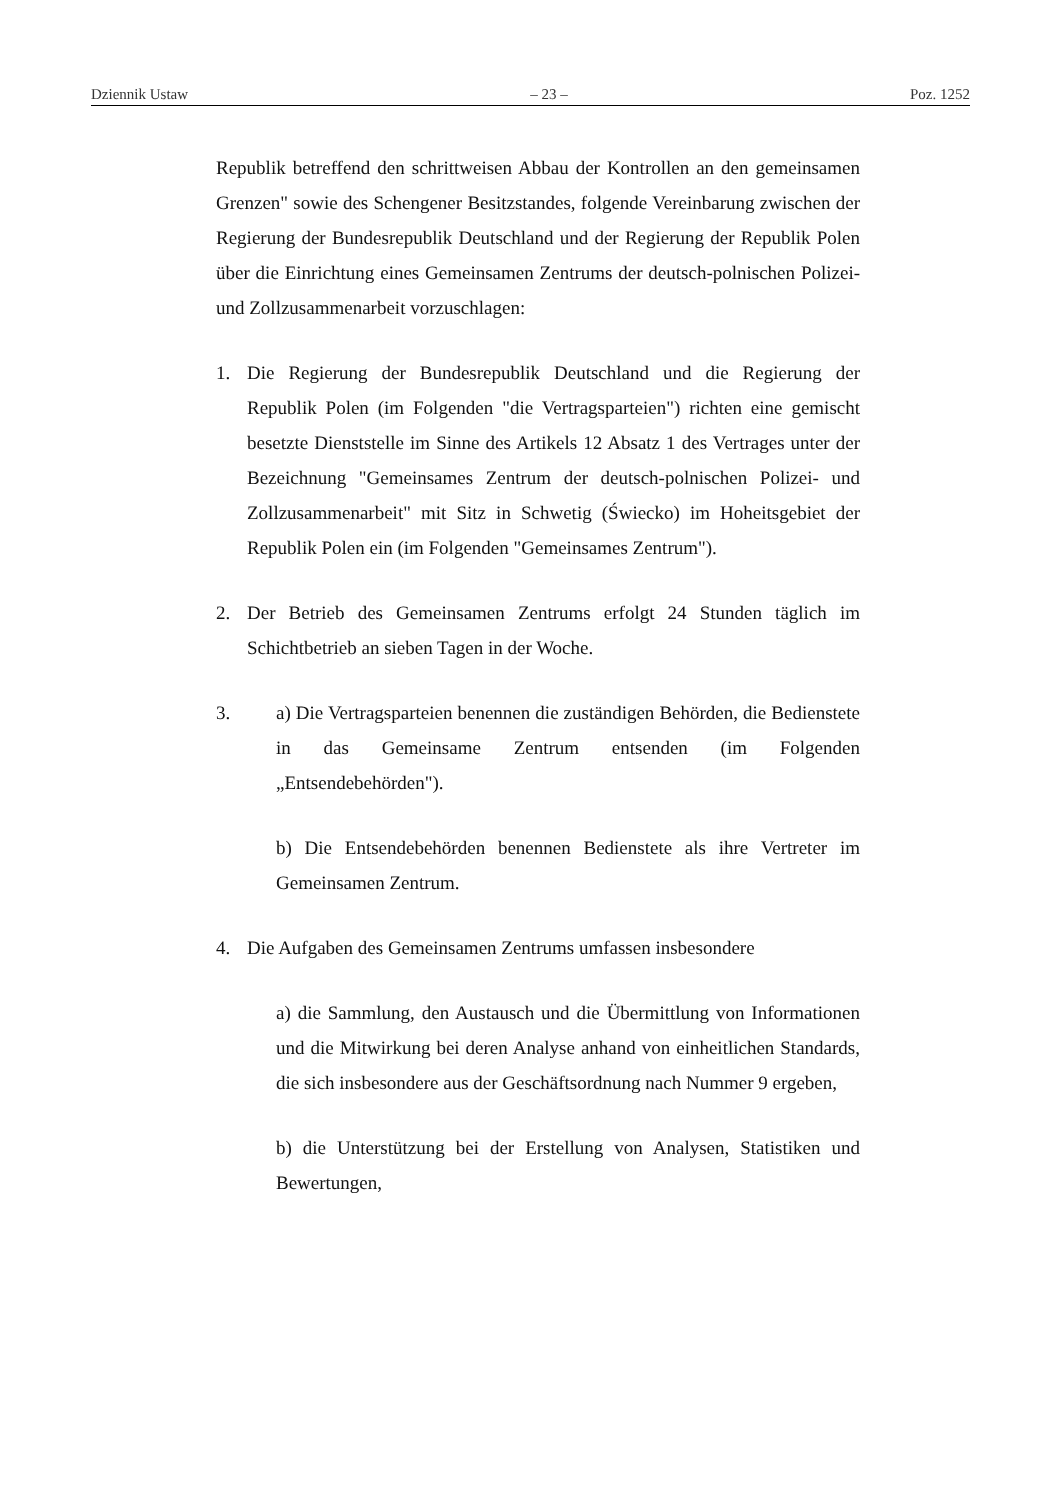Dziennik Ustaw – 23 – Poz. 1252
Republik betreffend den schrittweisen Abbau der Kontrollen an den gemeinsamen Grenzen" sowie des Schengener Besitzstandes, folgende Vereinbarung zwischen der Regierung der Bundesrepublik Deutschland und der Regierung der Republik Polen über die Einrichtung eines Gemeinsamen Zentrums der deutsch-polnischen Polizei- und Zollzusammenarbeit vorzuschlagen:
1. Die Regierung der Bundesrepublik Deutschland und die Regierung der Republik Polen (im Folgenden "die Vertragsparteien") richten eine gemischt besetzte Dienststelle im Sinne des Artikels 12 Absatz 1 des Vertrages unter der Bezeichnung "Gemeinsames Zentrum der deutsch-polnischen Polizei- und Zollzusammenarbeit" mit Sitz in Schwetig (Świecko) im Hoheitsgebiet der Republik Polen ein (im Folgenden "Gemeinsames Zentrum").
2. Der Betrieb des Gemeinsamen Zentrums erfolgt 24 Stunden täglich im Schichtbetrieb an sieben Tagen in der Woche.
3. a) Die Vertragsparteien benennen die zuständigen Behörden, die Bedienstete in das Gemeinsame Zentrum entsenden (im Folgenden „Entsendebehörden").
b) Die Entsendebehörden benennen Bedienstete als ihre Vertreter im Gemeinsamen Zentrum.
4. Die Aufgaben des Gemeinsamen Zentrums umfassen insbesondere
a) die Sammlung, den Austausch und die Übermittlung von Informationen und die Mitwirkung bei deren Analyse anhand von einheitlichen Standards, die sich insbesondere aus der Geschäftsordnung nach Nummer 9 ergeben,
b) die Unterstützung bei der Erstellung von Analysen, Statistiken und Bewertungen,